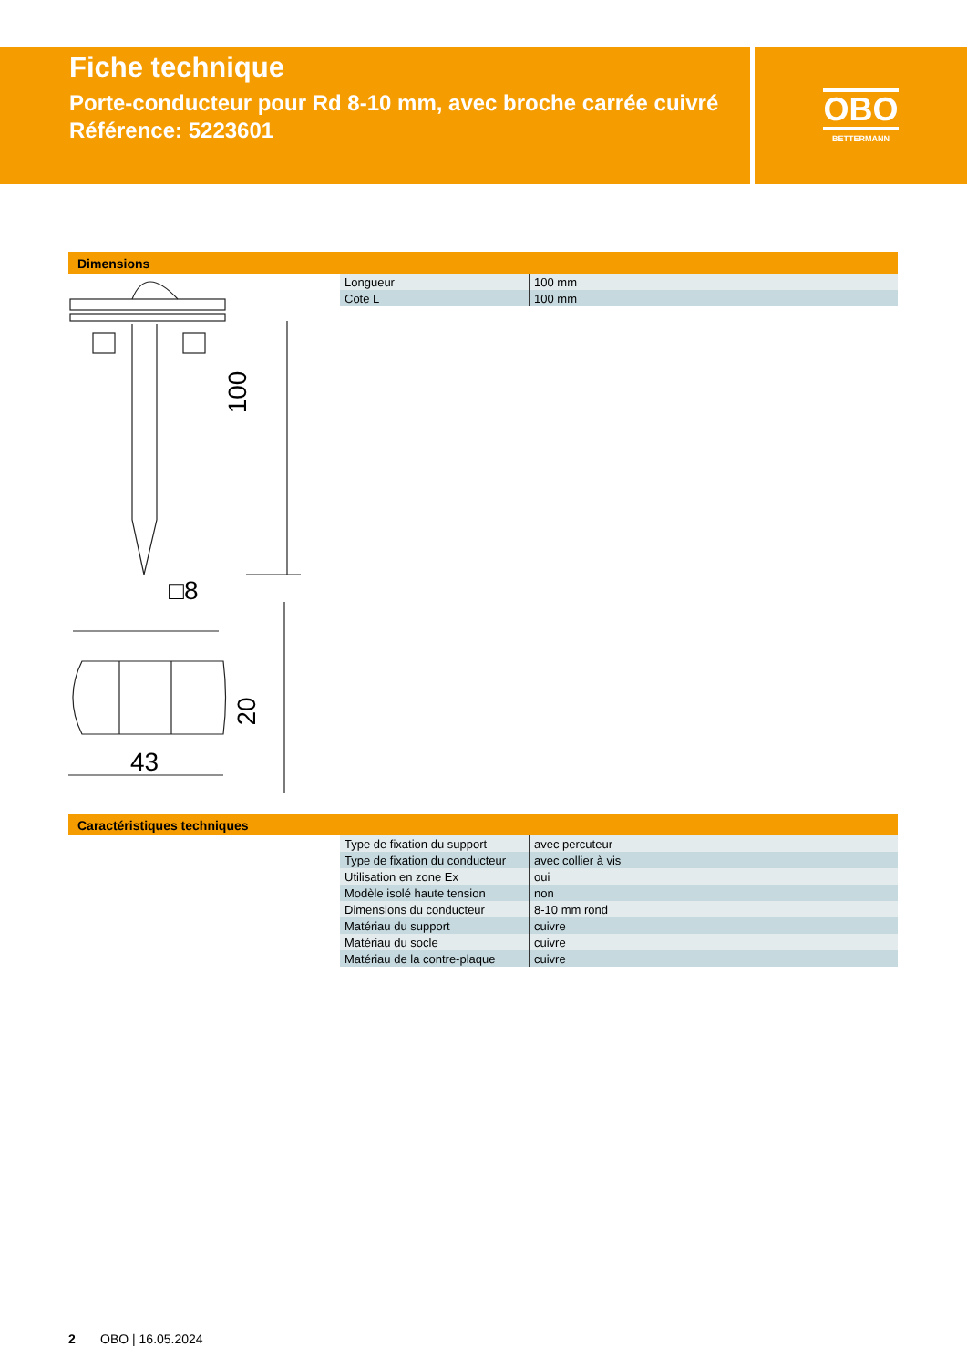Fiche technique
Porte-conducteur pour Rd 8-10 mm, avec broche carrée cuivré
Référence: 5223601
OBO
BETTERMANN
Dimensions
100
□8
20
43
| Longueur | 100 mm |
| Cote L | 100 mm |
Caractéristiques techniques
| Type de fixation du support | avec percuteur |
| Type de fixation du conducteur | avec collier à vis |
| Utilisation en zone Ex | oui |
| Modèle isolé haute tension | non |
| Dimensions du conducteur | 8-10 mm rond |
| Matériau du support | cuivre |
| Matériau du socle | cuivre |
| Matériau de la contre-plaque | cuivre |
2 OBO | 16.05.2024